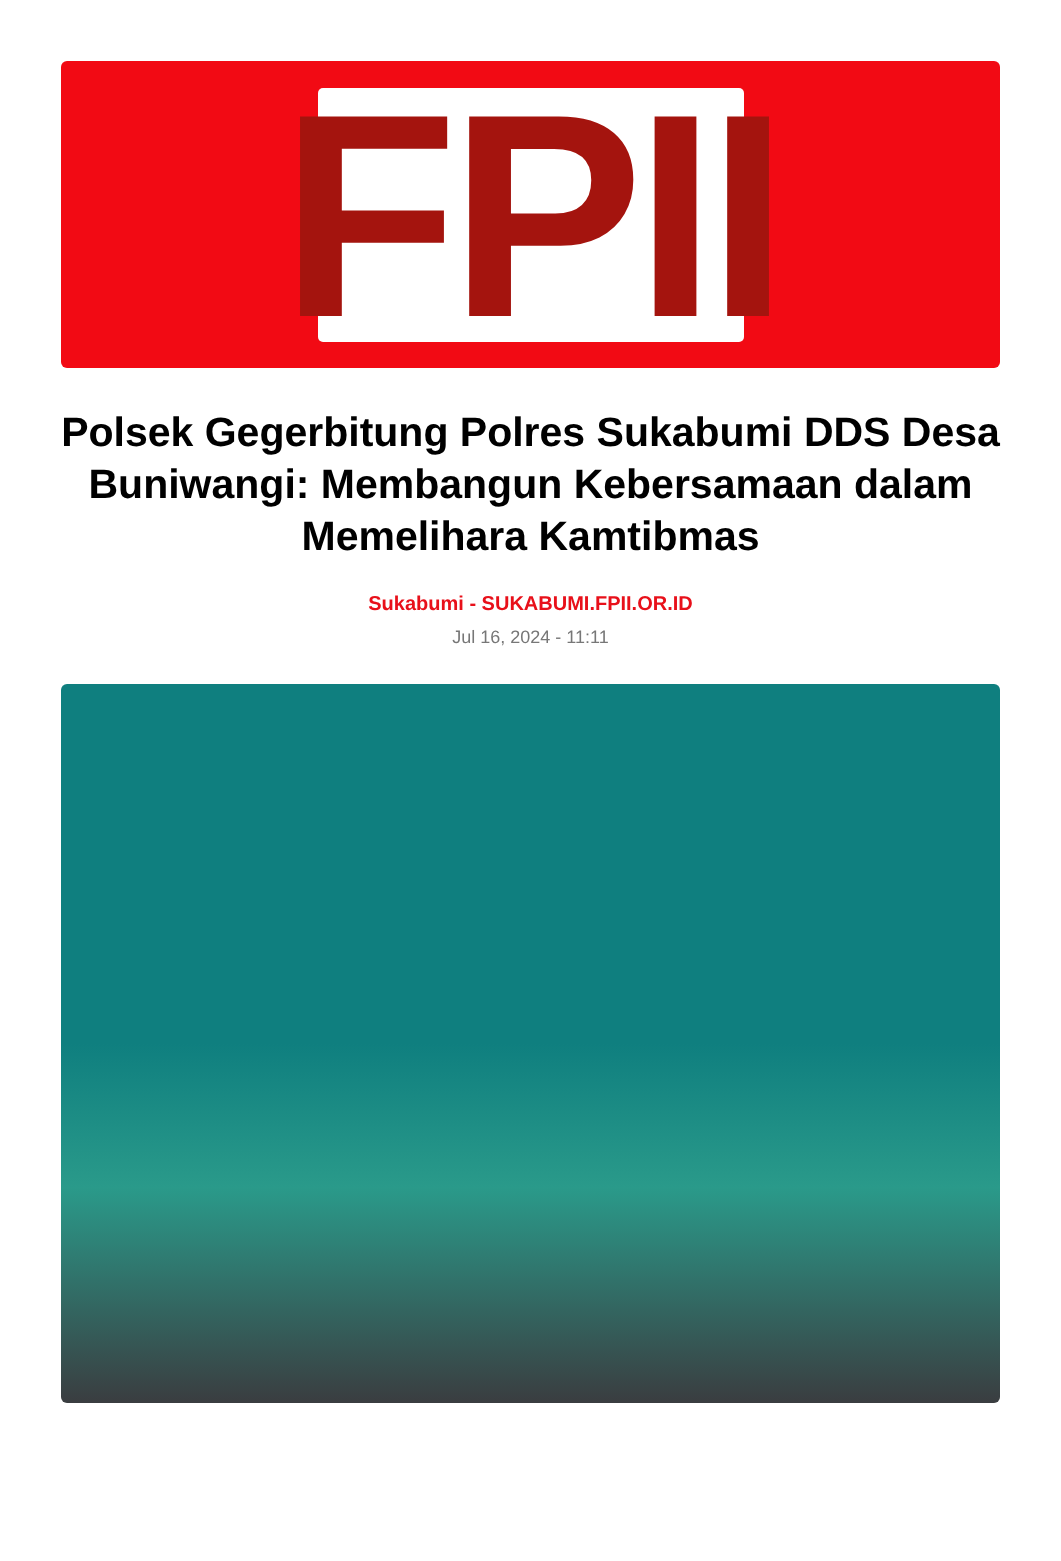FPII
Polsek Gegerbitung Polres Sukabumi DDS Desa Buniwangi: Membangun Kebersamaan dalam Memelihara Kamtibmas
Sukabumi - SUKABUMI.FPII.OR.ID
Jul 16, 2024 - 11:11